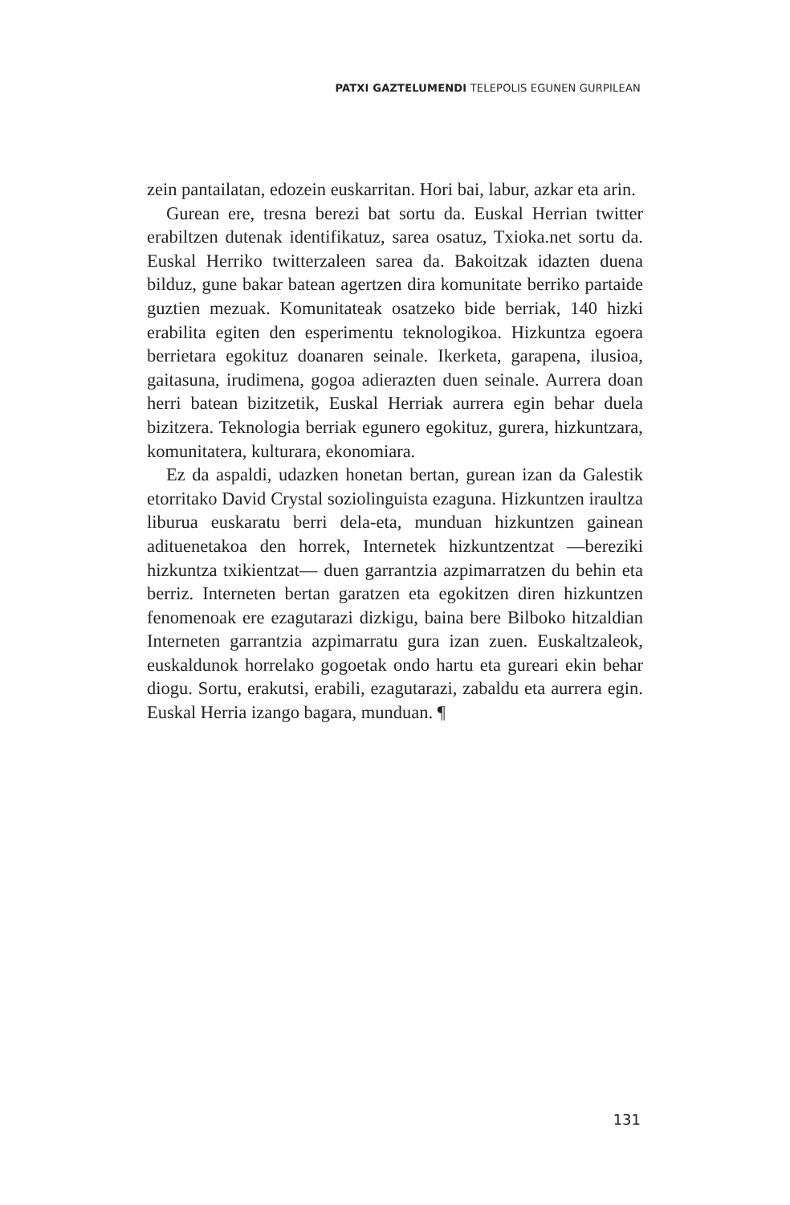PATXI GAZTELUMENDI TELEPOLIS EGUNEN GURPILEAN
zein pantailatan, edozein euskarritan. Hori bai, labur, azkar eta arin.
Gurean ere, tresna berezi bat sortu da. Euskal Herrian twitter erabiltzen dutenak identifikatuz, sarea osatuz, Txioka.net sortu da. Euskal Herriko twitterzaleen sarea da. Bakoitzak idazten duena bilduz, gune bakar batean agertzen dira komunitate berriko partaide guztien mezuak. Komunitateak osatzeko bide berriak, 140 hizki erabilita egiten den esperimentu teknologikoa. Hizkuntza egoera berrietara egokituz doanaren seinale. Ikerketa, garapena, ilusioa, gaitasuna, irudimena, gogoa adierazten duen seinale. Aurrera doan herri batean bizitzetik, Euskal Herriak aurrera egin behar duela bizitzera. Teknologia berriak egunero egokituz, gurera, hizkuntzara, komunitatera, kulturara, ekonomiara.
Ez da aspaldi, udazken honetan bertan, gurean izan da Galestik etorritako David Crystal soziolinguista ezaguna. Hizkuntzen iraultza liburua euskaratu berri dela-eta, munduan hizkuntzen gainean adituenetakoa den horrek, Internetek hizkuntzentzat —bereziki hizkuntza txikientzat— duen garrantzia azpimarratzen du behin eta berriz. Interneten bertan garatzen eta egokitzen diren hizkuntzen fenomenoak ere ezagutarazi dizkigu, baina bere Bilboko hitzaldian Interneten garrantzia azpimarratu gura izan zuen. Euskaltzaleok, euskaldunok horrelako gogoetak ondo hartu eta gureari ekin behar diogu. Sortu, erakutsi, erabili, ezagutarazi, zabaldu eta aurrera egin. Euskal Herria izango bagara, munduan. ¶
131